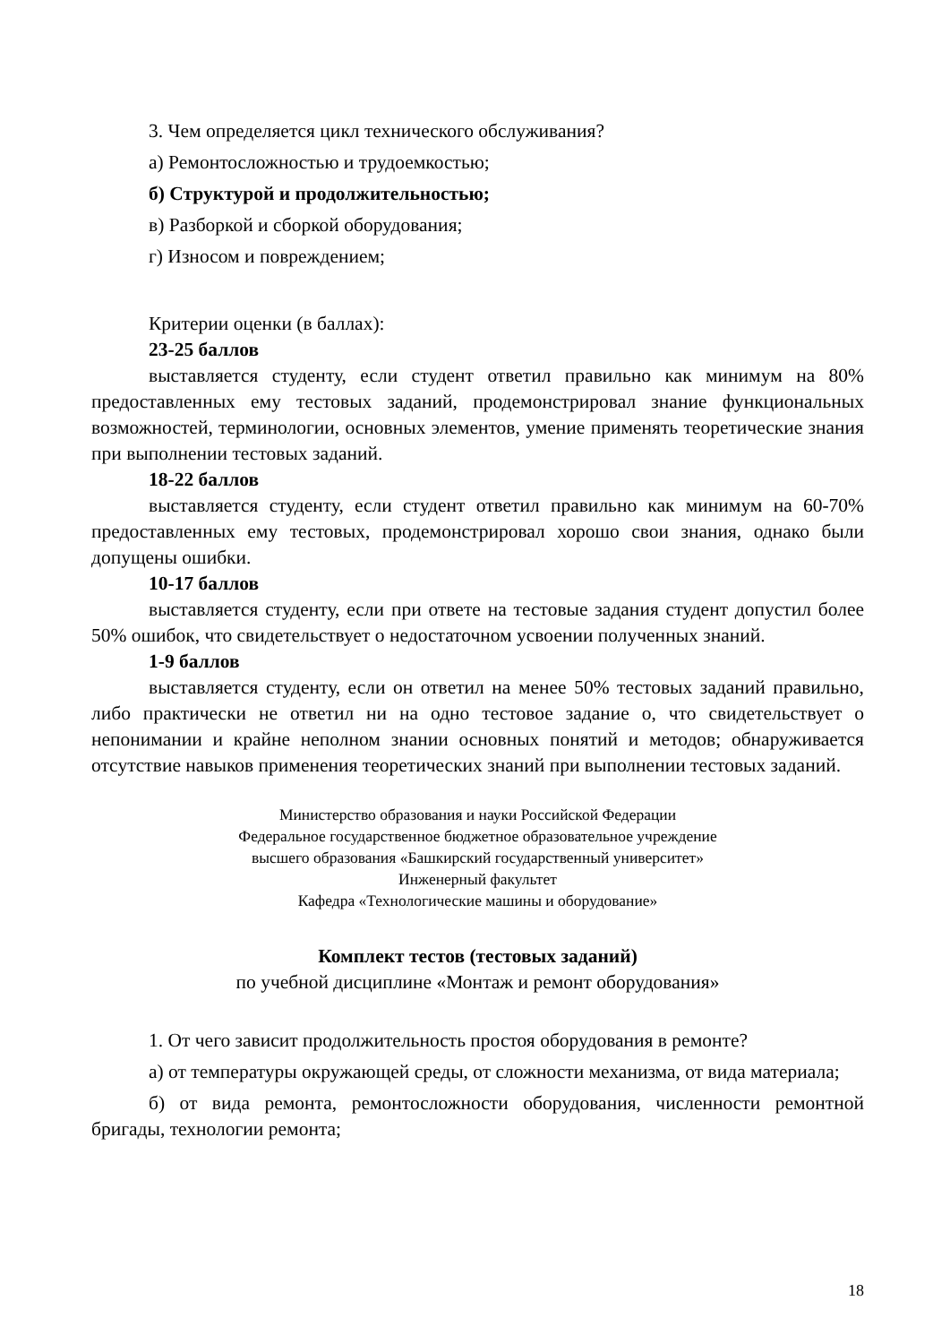3. Чем определяется цикл технического обслуживания?
а) Ремонтосложностью и трудоемкостью;
б) Структурой и продолжительностью;
в) Разборкой и сборкой оборудования;
г) Износом и повреждением;
Критерии оценки (в баллах):
23-25 баллов
выставляется студенту, если студент ответил правильно как минимум на 80% предоставленных ему тестовых заданий, продемонстрировал знание функциональных возможностей, терминологии, основных элементов, умение применять теоретические знания при выполнении тестовых заданий.
18-22 баллов
выставляется студенту, если студент ответил правильно как минимум на 60-70% предоставленных ему тестовых, продемонстрировал хорошо свои знания, однако были допущены ошибки.
10-17 баллов
выставляется студенту, если при ответе на тестовые задания студент допустил более 50% ошибок, что свидетельствует о недостаточном усвоении полученных знаний.
1-9 баллов
выставляется студенту, если он ответил на менее 50% тестовых заданий правильно, либо практически не ответил ни на одно тестовое задание о, что свидетельствует о непонимании и крайне неполном знании основных понятий и методов; обнаруживается отсутствие навыков применения теоретических знаний при выполнении тестовых заданий.
Министерство образования и науки Российской Федерации
Федеральное государственное бюджетное образовательное учреждение
высшего образования «Башкирский государственный университет»
Инженерный факультет
Кафедра «Технологические машины и оборудование»
Комплект тестов (тестовых заданий)
по учебной дисциплине «Монтаж и ремонт оборудования»
1. От чего зависит продолжительность простоя оборудования в ремонте?
а) от температуры окружающей среды, от сложности механизма, от вида материала;
б) от вида ремонта, ремонтосложности оборудования, численности ремонтной бригады, технологии ремонта;
18